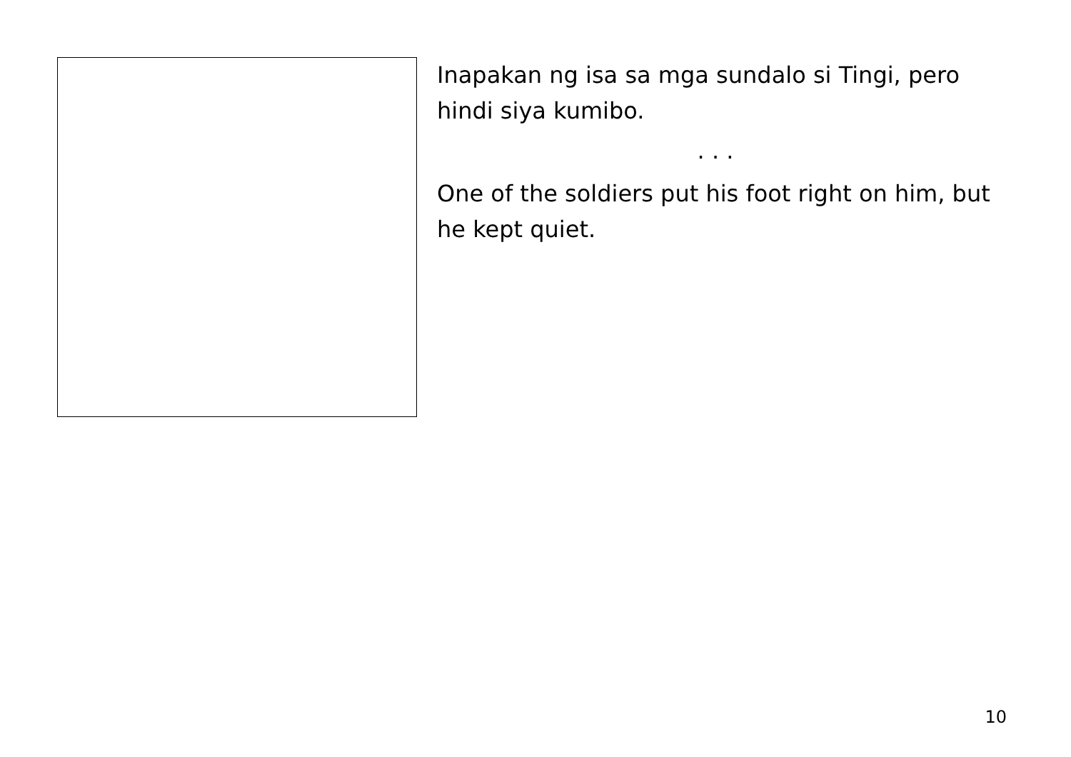Inapakan ng isa sa mga sundalo si Tingi, pero hindi siya kumibo.
. . .
One of the soldiers put his foot right on him, but he kept quiet.
10